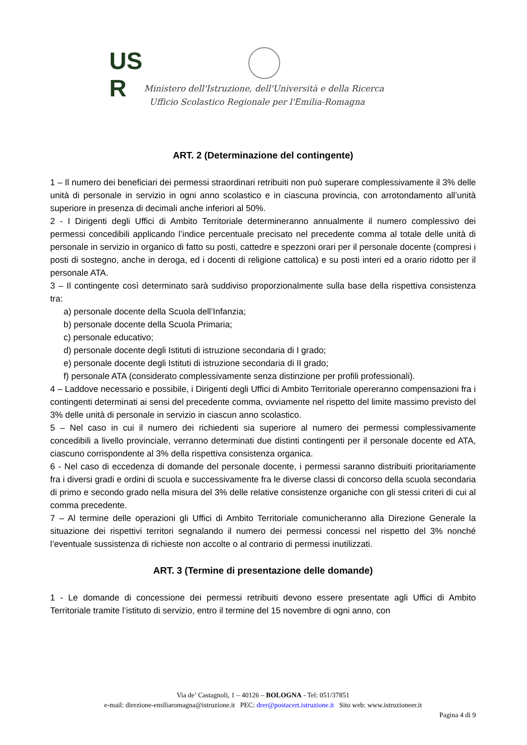US
R
Ministero dell'Istruzione, dell'Università e della Ricerca
Ufficio Scolastico Regionale per l'Emilia-Romagna
ART. 2 (Determinazione del contingente)
1 – Il numero dei beneficiari dei permessi straordinari retribuiti non può superare complessivamente il 3% delle unità di personale in servizio in ogni anno scolastico e in ciascuna provincia, con arrotondamento all’unità superiore in presenza di decimali anche inferiori al 50%.
2 - I Dirigenti degli Uffici di Ambito Territoriale determineranno annualmente il numero complessivo dei permessi concedibili applicando l’indice percentuale precisato nel precedente comma al totale delle unità di personale in servizio in organico di fatto su posti, cattedre e spezzoni orari per il personale docente (compresi i posti di sostegno, anche in deroga, ed i docenti di religione cattolica) e su posti interi ed a orario ridotto per il personale ATA.
3 – Il contingente così determinato sarà suddiviso proporzionalmente sulla base della rispettiva consistenza tra:
a) personale docente della Scuola dell’Infanzia;
b) personale docente della Scuola Primaria;
c) personale educativo;
d) personale docente degli Istituti di istruzione secondaria di I grado;
e) personale docente degli Istituti di istruzione secondaria di II grado;
f) personale ATA (considerato complessivamente senza distinzione per profili professionali).
4 – Laddove necessario e possibile, i Dirigenti degli Uffici di Ambito Territoriale opereranno compensazioni fra i contingenti determinati ai sensi del precedente comma, ovviamente nel rispetto del limite massimo previsto del 3% delle unità di personale in servizio in ciascun anno scolastico.
5 – Nel caso in cui il numero dei richiedenti sia superiore al numero dei permessi complessivamente concedibili a livello provinciale, verranno determinati due distinti contingenti per il personale docente ed ATA, ciascuno corrispondente al 3% della rispettiva consistenza organica.
6 - Nel caso di eccedenza di domande del personale docente, i permessi saranno distribuiti prioritariamente fra i diversi gradi e ordini di scuola e successivamente fra le diverse classi di concorso della scuola secondaria di primo e secondo grado nella misura del 3% delle relative consistenze organiche con gli stessi criteri di cui al comma precedente.
7 – Al termine delle operazioni gli Uffici di Ambito Territoriale comunicheranno alla Direzione Generale la situazione dei rispettivi territori segnalando il numero dei permessi concessi nel rispetto del 3% nonché l’eventuale sussistenza di richieste non accolte o al contrario di permessi inutilizzati.
ART. 3 (Termine di presentazione delle domande)
1 - Le domande di concessione dei permessi retribuiti devono essere presentate agli Uffici di Ambito Territoriale tramite l’istituto di servizio, entro il termine del 15 novembre di ogni anno, con
Via de’ Castagnoli, 1 – 40126 – BOLOGNA - Tel: 051/37851
e-mail: direzione-emiliaromagna@istruzione.it PEC: drer@postacert.istruzione.it Sito web: www.istruzioneer.it
Pagina 4 di 9